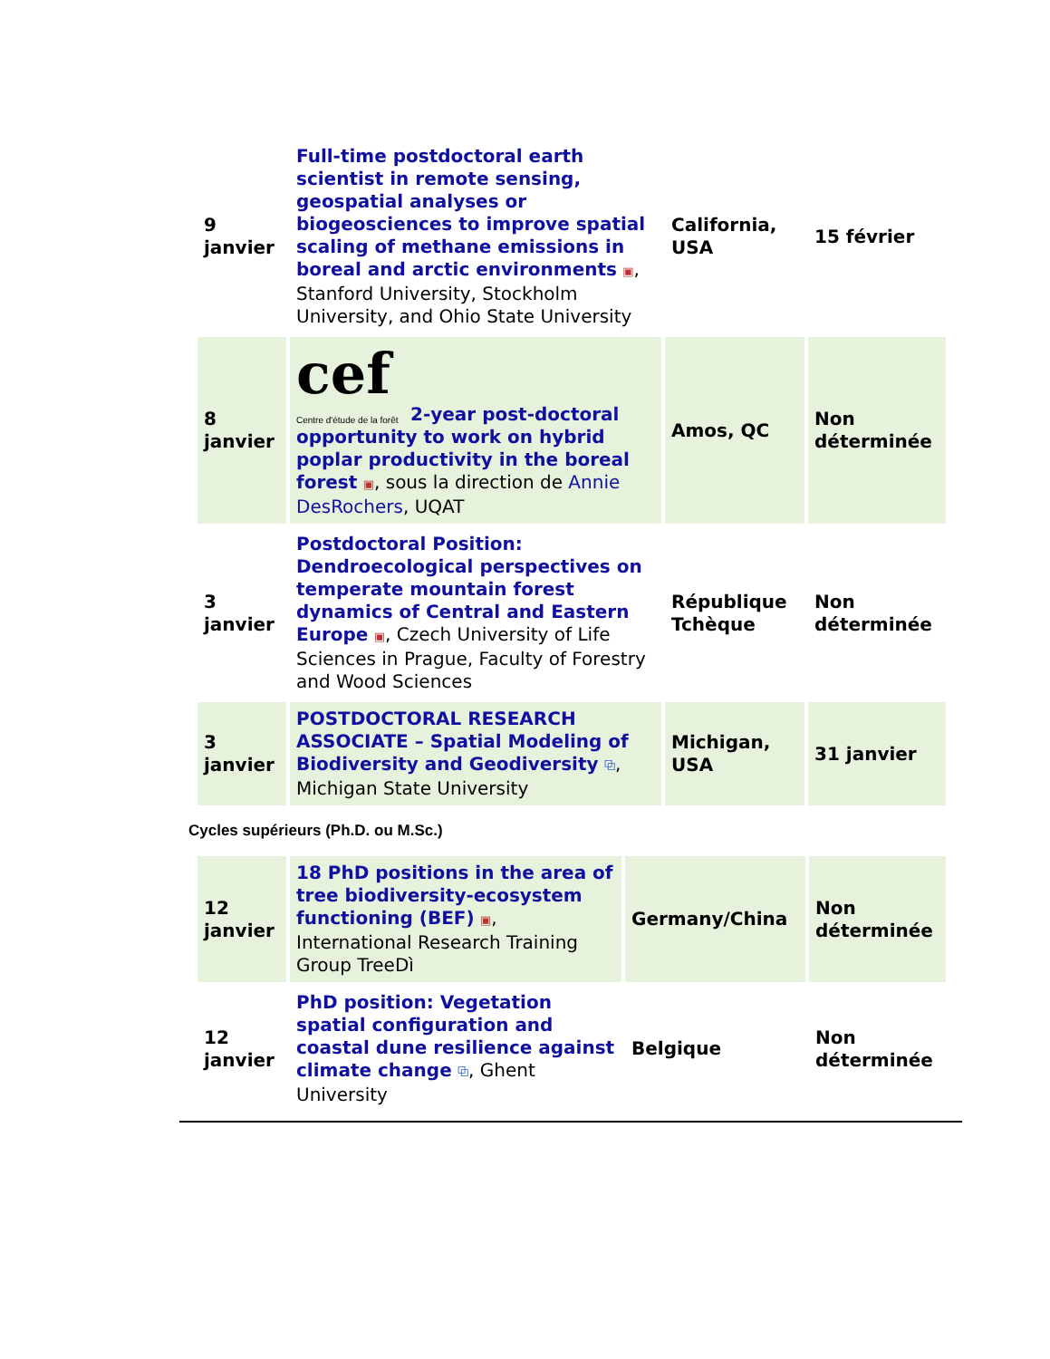| 9 janvier | Full-time postdoctoral earth scientist in remote sensing, geospatial analyses or biogeosciences to improve spatial scaling of methane emissions in boreal and arctic environments ▣ , Stanford University, Stockholm University, and Ohio State University | California, USA | 15 février |
| 8 janvier | cef Centre d'étude de la forêt 2-year post-doctoral opportunity to work on hybrid poplar productivity in the boreal forest ▣ , sous la direction de Annie DesRochers , UQAT | Amos, QC | Non déterminée |
| 3 janvier | Postdoctoral Position: Dendroecological perspectives on temperate mountain forest dynamics of Central and Eastern Europe ▣ , Czech University of Life Sciences in Prague, Faculty of Forestry and Wood Sciences | République Tchèque | Non déterminée |
| 3 janvier | POSTDOCTORAL RESEARCH ASSOCIATE – Spatial Modeling of Biodiversity and Geodiversity ⧉ , Michigan State University | Michigan, USA | 31 janvier |
Cycles supérieurs (Ph.D. ou M.Sc.)
| 12 janvier | 18 PhD positions in the area of tree biodiversity-ecosystem functioning (BEF) ▣ , International Research Training Group TreeDì | Germany/China | Non déterminée |
| 12 janvier | PhD position: Vegetation spatial configuration and coastal dune resilience against climate change ⧉ , Ghent University | Belgique | Non déterminée |